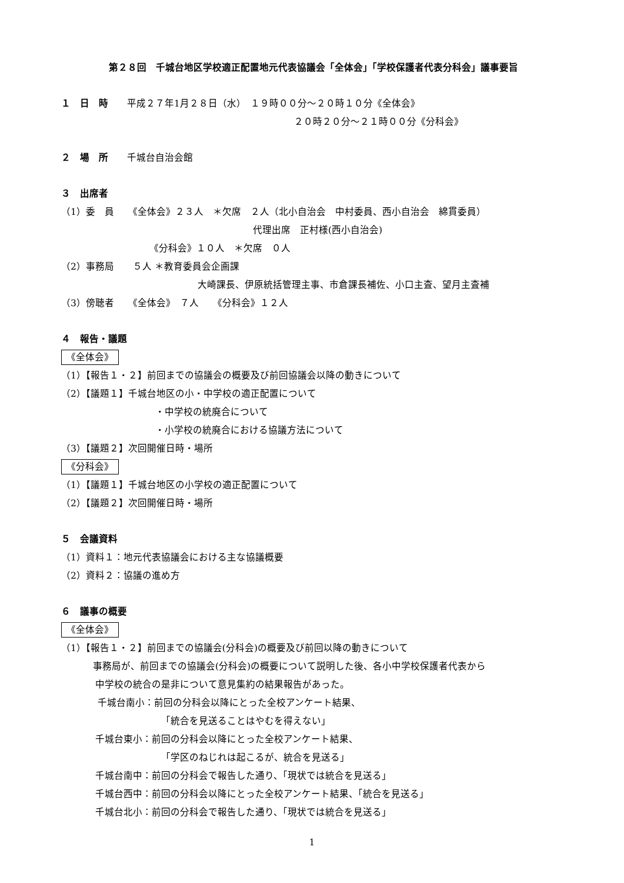第２８回　千城台地区学校適正配置地元代表協議会「全体会」「学校保護者代表分科会」議事要旨
１　日　時　　平成２７年1月２８日（水）　１９時００分～２０時１０分《全体会》
２０時２０分～２１時００分《分科会》
２　場　所　　千城台自治会館
３　出席者
（1）委　員　　《全体会》２３人　＊欠席　２人（北小自治会　中村委員、西小自治会　綿貫委員）
代理出席　正村様(西小自治会)
《分科会》１０人　＊欠席　０人
（2）事務局　　５人 ＊教育委員会企画課
大崎課長、伊原統括管理主事、市倉課長補佐、小口主査、望月主査補
（3）傍聴者　　《全体会》　７人　　《分科会》１２人
４　報告・議題
《全体会》
（1）【報告１・２】前回までの協議会の概要及び前回協議会以降の動きについて
（2）【議題１】千城台地区の小・中学校の適正配置について
・中学校の統廃合について
・小学校の統廃合における協議方法について
（3）【議題２】次回開催日時・場所
《分科会》
（1）【議題１】千城台地区の小学校の適正配置について
（2）【議題２】次回開催日時・場所
５　会議資料
（1）資料１：地元代表協議会における主な協議概要
（2）資料２：協議の進め方
６　議事の概要
《全体会》
（1）【報告１・２】前回までの協議会(分科会)の概要及び前回以降の動きについて
事務局が、前回までの協議会(分科会)の概要について説明した後、各小中学校保護者代表から
中学校の統合の是非について意見集約の結果報告があった。
千城台南小：前回の分科会以降にとった全校アンケート結果、
「統合を見送ることはやむを得えない」
千城台東小：前回の分科会以降にとった全校アンケート結果、
「学区のねじれは起こるが、統合を見送る」
千城台南中：前回の分科会で報告した通り、「現状では統合を見送る」
千城台西中：前回の分科会以降にとった全校アンケート結果、「統合を見送る」
千城台北小：前回の分科会で報告した通り、「現状では統合を見送る」
1